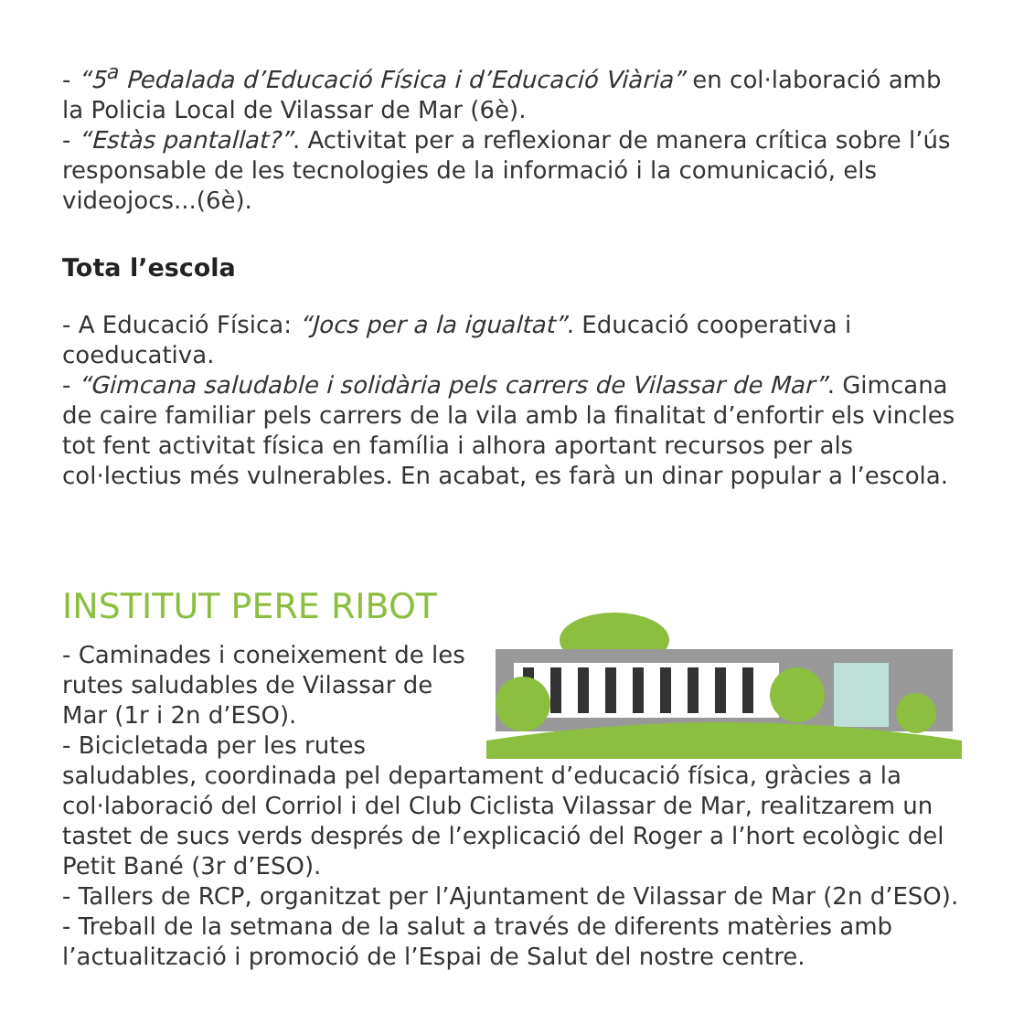- “5<sup>a</sup> Pedalada d’Educació Física i d’Educació Viària” en col·laboració amb la Policia Local de Vilassar de Mar (6è).
- “Estàs pantallat?”. Activitat per a reflexionar de manera crítica sobre l’ús responsable de les tecnologies de la informació i la comunicació, els videojocs...(6è).
Tota l’escola
- A Educació Física: “Jocs per a la igualtat”. Educació cooperativa i coeducativa.
- “Gimcana saludable i solidària pels carrers de Vilassar de Mar”. Gimcana de caire familiar pels carrers de la vila amb la finalitat d’enfortir els vincles tot fent activitat física en família i alhora aportant recursos per als col·lectius més vulnerables. En acabat, es farà un dinar popular a l’escola.
INSTITUT PERE RIBOT
- Caminades i coneixement de les rutes saludables de Vilassar de Mar (1r i 2n d’ESO).
- Bicicletada per les rutes saludables, coordinada pel departament d’educació física, gràcies a la col·laboració del Corriol i del Club Ciclista Vilassar de Mar, realitzarem un tastet de sucs verds després de l’explicació del Roger a l’hort ecològic del Petit Bané (3r d’ESO).
- Tallers de RCP, organitzat per l’Ajuntament de Vilassar de Mar (2n d’ESO).
- Treball de la setmana de la salut a través de diferents matèries amb l’actualització i promoció de l’Espai de Salut del nostre centre.